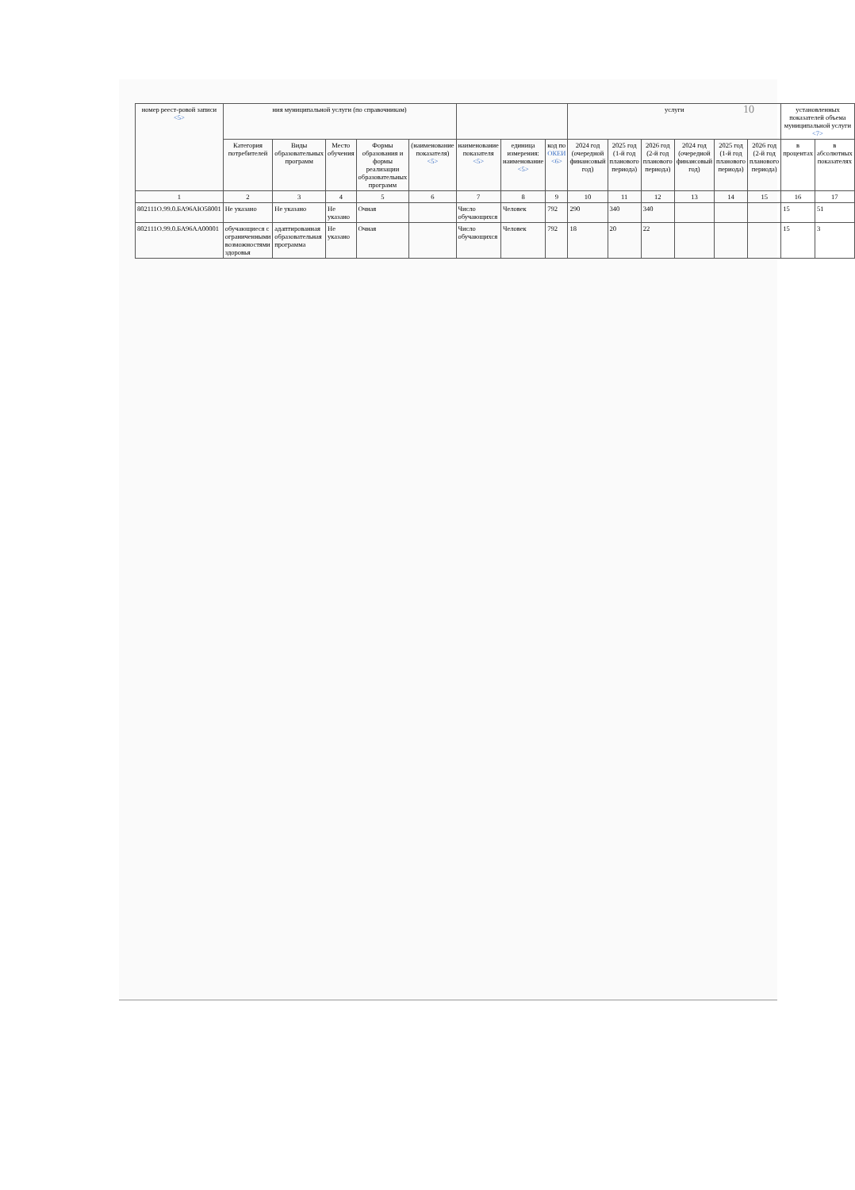10
| номер реест-ровой записи <5> | ния муниципальной услуги (по справочникам) | | | | | | | | услуги | | | | | | установленных показателей объема муниципальной услуги <7> | |
| --- | --- | --- | --- | --- | --- | --- | --- | --- | --- | --- | --- | --- | --- | --- | --- | --- |
| | Категория потребителей | Виды образовательных программ | Место обучения | Формы образования и формы реализации образовательных программ | (наименование показателя) <5> | наименование показателя <5> | единица измерения: наименование <5> | код по ОКЕИ <6> | 2024 год (очередной финансовый год) | 2025 год (1-й год планового периода) | 2026 год (2-й год планового периода) | 2024 год (очередной финансовый год) | 2025 год (1-й год планового периода) | 2026 год (2-й год планового периода) | в процентах | в абсолютных показателях |
| 1 | 2 | 3 | 4 | 5 | 6 | 7 | 8 | 9 | 10 | 11 | 12 | 13 | 14 | 15 | 16 | 17 |
| 802111О.99.0.БА96АЮ58001 | Не указано | Не указано | Не указано | Очная | | Число обучающихся | Человек | 792 | 290 | 340 | 340 | | | | 15 | 51 |
| 802111О.99.0.БА96АА00001 | обучающиеся с ограниченными возможностями здоровья | адаптированная образовательная программа | Не указано | Очная | | Число обучающихся | Человек | 792 | 18 | 20 | 22 | | | | 15 | 3 |